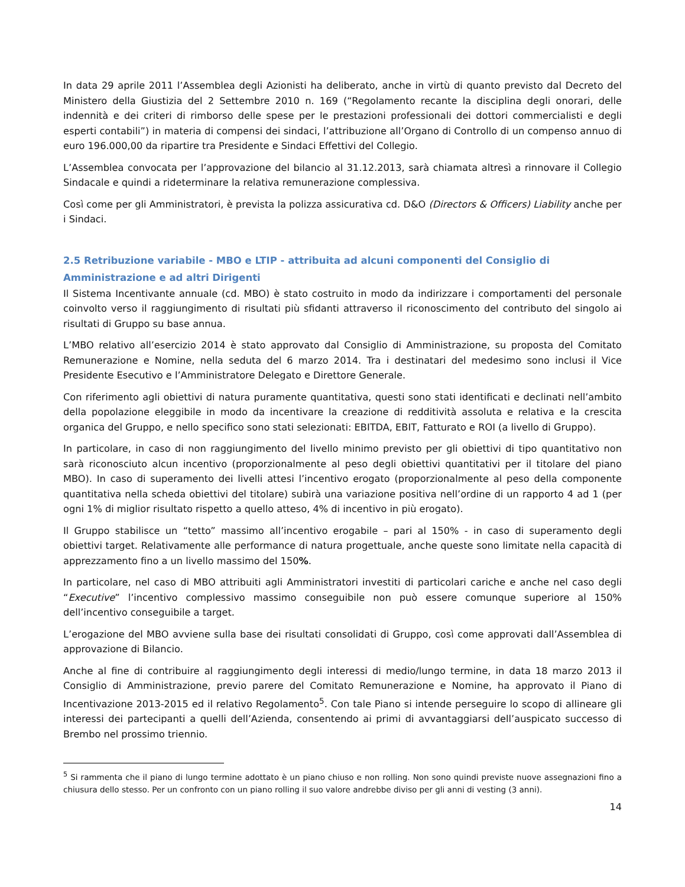In data 29 aprile 2011 l’Assemblea degli Azionisti ha deliberato, anche in virtù di quanto previsto dal Decreto del Ministero della Giustizia del 2 Settembre 2010 n. 169 (“Regolamento recante la disciplina degli onorari, delle indennità e dei criteri di rimborso delle spese per le prestazioni professionali dei dottori commercialisti e degli esperti contabili”) in materia di compensi dei sindaci, l’attribuzione all’Organo di Controllo di un compenso annuo di euro 196.000,00 da ripartire tra Presidente e Sindaci Effettivi del Collegio.
L’Assemblea convocata per l’approvazione del bilancio al 31.12.2013, sarà chiamata altresì a rinnovare il Collegio Sindacale e quindi a rideterminare la relativa remunerazione complessiva.
Così come per gli Amministratori, è prevista la polizza assicurativa cd. D&O (Directors & Officers) Liability anche per i Sindaci.
2.5 Retribuzione variabile - MBO e LTIP - attribuita ad alcuni componenti del Consiglio di Amministrazione e ad altri Dirigenti
Il Sistema Incentivante annuale (cd. MBO) è stato costruito in modo da indirizzare i comportamenti del personale coinvolto verso il raggiungimento di risultati più sfidanti attraverso il riconoscimento del contributo del singolo ai risultati di Gruppo su base annua.
L’MBO relativo all’esercizio 2014 è stato approvato dal Consiglio di Amministrazione, su proposta del Comitato Remunerazione e Nomine, nella seduta del 6 marzo 2014. Tra i destinatari del medesimo sono inclusi il Vice Presidente Esecutivo e l’Amministratore Delegato e Direttore Generale.
Con riferimento agli obiettivi di natura puramente quantitativa, questi sono stati identificati e declinati nell’ambito della popolazione eleggibile in modo da incentivare la creazione di redditività assoluta e relativa e la crescita organica del Gruppo, e nello specifico sono stati selezionati: EBITDA, EBIT, Fatturato e ROI (a livello di Gruppo).
In particolare, in caso di non raggiungimento del livello minimo previsto per gli obiettivi di tipo quantitativo non sarà riconosciuto alcun incentivo (proporzionalmente al peso degli obiettivi quantitativi per il titolare del piano MBO). In caso di superamento dei livelli attesi l’incentivo erogato (proporzionalmente al peso della componente quantitativa nella scheda obiettivi del titolare) subirà una variazione positiva nell’ordine di un rapporto 4 ad 1 (per ogni 1% di miglior risultato rispetto a quello atteso, 4% di incentivo in più erogato).
Il Gruppo stabilisce un “tetto” massimo all’incentivo erogabile – pari al 150% - in caso di superamento degli obiettivi target. Relativamente alle performance di natura progettuale, anche queste sono limitate nella capacità di apprezzamento fino a un livello massimo del 150%.
In particolare, nel caso di MBO attribuiti agli Amministratori investiti di particolari cariche e anche nel caso degli “Executive” l’incentivo complessivo massimo conseguibile non può essere comunque superiore al 150% dell’incentivo conseguibile a target.
L’erogazione del MBO avviene sulla base dei risultati consolidati di Gruppo, così come approvati dall’Assemblea di approvazione di Bilancio.
Anche al fine di contribuire al raggiungimento degli interessi di medio/lungo termine, in data 18 marzo 2013 il Consiglio di Amministrazione, previo parere del Comitato Remunerazione e Nomine, ha approvato il Piano di Incentivazione 2013-2015 ed il relativo Regolamento<sup>5</sup>. Con tale Piano si intende perseguire lo scopo di allineare gli interessi dei partecipanti a quelli dell’Azienda, consentendo ai primi di avvantaggiarsi dell’auspicato successo di Brembo nel prossimo triennio.
<sup>5</sup> Si rammenta che il piano di lungo termine adottato è un piano chiuso e non rolling. Non sono quindi previste nuove assegnazioni fino a chiusura dello stesso. Per un confronto con un piano rolling il suo valore andrebbe diviso per gli anni di vesting (3 anni).
14